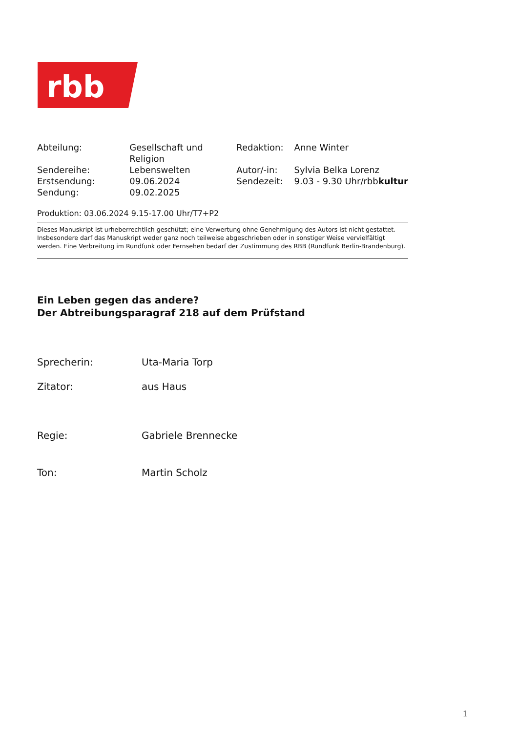rbb
| Abteilung: | Gesellschaft und Religion | Redaktion: | Anne Winter |
| Sendereihe: | Lebenswelten | Autor/-in: | Sylvia Belka Lorenz |
| Erstsendung: | 09.06.2024 | Sendezeit: | 9.03 - 9.30 Uhr/rbb kultur |
| Sendung: | 09.02.2025 | | |
Produktion: 03.06.2024 9.15-17.00 Uhr/T7+P2
Dieses Manuskript ist urheberrechtlich geschützt; eine Verwertung ohne Genehmigung des Autors ist nicht gestattet. Insbesondere darf das Manuskript weder ganz noch teilweise abgeschrieben oder in sonstiger Weise vervielfältigt werden. Eine Verbreitung im Rundfunk oder Fernsehen bedarf der Zustimmung des RBB (Rundfunk Berlin-Brandenburg).
Ein Leben gegen das andere?
Der Abtreibungsparagraf 218 auf dem Prüfstand
| Sprecherin: | Uta-Maria Torp |
| Zitator: | aus Haus |
| Regie: | Gabriele Brennecke |
| Ton: | Martin Scholz |
1